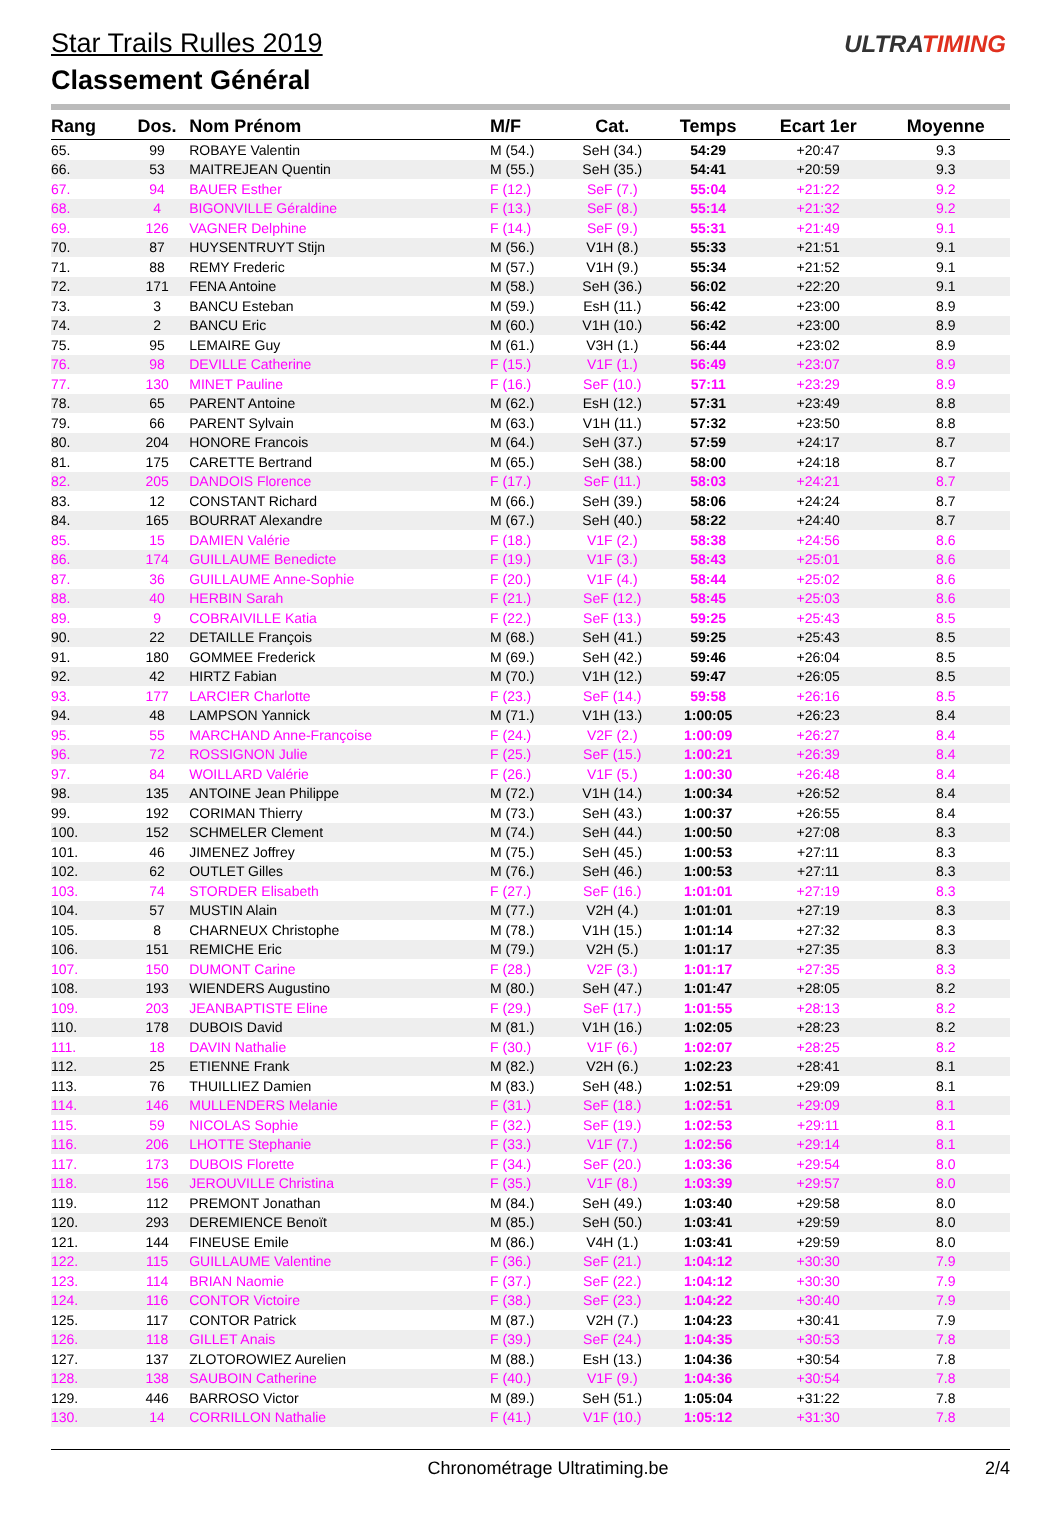Star Trails Rulles 2019
Classement Général
ULTRATIMING
| Rang | Dos. | Nom Prénom | M/F | Cat. | Temps | Ecart 1er | Moyenne |
| --- | --- | --- | --- | --- | --- | --- | --- |
| 65. | 99 | ROBAYE Valentin | M (54.) | SeH (34.) | 54:29 | +20:47 | 9.3 |
| 66. | 53 | MAITREJEAN Quentin | M (55.) | SeH (35.) | 54:41 | +20:59 | 9.3 |
| 67. | 94 | BAUER Esther | F (12.) | SeF (7.) | 55:04 | +21:22 | 9.2 |
| 68. | 4 | BIGONVILLE Géraldine | F (13.) | SeF (8.) | 55:14 | +21:32 | 9.2 |
| 69. | 126 | VAGNER Delphine | F (14.) | SeF (9.) | 55:31 | +21:49 | 9.1 |
| 70. | 87 | HUYSENTRUYT Stijn | M (56.) | V1H (8.) | 55:33 | +21:51 | 9.1 |
| 71. | 88 | REMY Frederic | M (57.) | V1H (9.) | 55:34 | +21:52 | 9.1 |
| 72. | 171 | FENA Antoine | M (58.) | SeH (36.) | 56:02 | +22:20 | 9.1 |
| 73. | 3 | BANCU Esteban | M (59.) | EsH (11.) | 56:42 | +23:00 | 8.9 |
| 74. | 2 | BANCU Eric | M (60.) | V1H (10.) | 56:42 | +23:00 | 8.9 |
| 75. | 95 | LEMAIRE Guy | M (61.) | V3H (1.) | 56:44 | +23:02 | 8.9 |
| 76. | 98 | DEVILLE Catherine | F (15.) | V1F (1.) | 56:49 | +23:07 | 8.9 |
| 77. | 130 | MINET Pauline | F (16.) | SeF (10.) | 57:11 | +23:29 | 8.9 |
| 78. | 65 | PARENT Antoine | M (62.) | EsH (12.) | 57:31 | +23:49 | 8.8 |
| 79. | 66 | PARENT Sylvain | M (63.) | V1H (11.) | 57:32 | +23:50 | 8.8 |
| 80. | 204 | HONORE Francois | M (64.) | SeH (37.) | 57:59 | +24:17 | 8.7 |
| 81. | 175 | CARETTE Bertrand | M (65.) | SeH (38.) | 58:00 | +24:18 | 8.7 |
| 82. | 205 | DANDOIS Florence | F (17.) | SeF (11.) | 58:03 | +24:21 | 8.7 |
| 83. | 12 | CONSTANT Richard | M (66.) | SeH (39.) | 58:06 | +24:24 | 8.7 |
| 84. | 165 | BOURRAT Alexandre | M (67.) | SeH (40.) | 58:22 | +24:40 | 8.7 |
| 85. | 15 | DAMIEN Valérie | F (18.) | V1F (2.) | 58:38 | +24:56 | 8.6 |
| 86. | 174 | GUILLAUME Benedicte | F (19.) | V1F (3.) | 58:43 | +25:01 | 8.6 |
| 87. | 36 | GUILLAUME Anne-Sophie | F (20.) | V1F (4.) | 58:44 | +25:02 | 8.6 |
| 88. | 40 | HERBIN Sarah | F (21.) | SeF (12.) | 58:45 | +25:03 | 8.6 |
| 89. | 9 | COBRAIVILLE Katia | F (22.) | SeF (13.) | 59:25 | +25:43 | 8.5 |
| 90. | 22 | DETAILLE François | M (68.) | SeH (41.) | 59:25 | +25:43 | 8.5 |
| 91. | 180 | GOMMEE Frederick | M (69.) | SeH (42.) | 59:46 | +26:04 | 8.5 |
| 92. | 42 | HIRTZ Fabian | M (70.) | V1H (12.) | 59:47 | +26:05 | 8.5 |
| 93. | 177 | LARCIER Charlotte | F (23.) | SeF (14.) | 59:58 | +26:16 | 8.5 |
| 94. | 48 | LAMPSON Yannick | M (71.) | V1H (13.) | 1:00:05 | +26:23 | 8.4 |
| 95. | 55 | MARCHAND Anne-Françoise | F (24.) | V2F (2.) | 1:00:09 | +26:27 | 8.4 |
| 96. | 72 | ROSSIGNON Julie | F (25.) | SeF (15.) | 1:00:21 | +26:39 | 8.4 |
| 97. | 84 | WOILLARD Valérie | F (26.) | V1F (5.) | 1:00:30 | +26:48 | 8.4 |
| 98. | 135 | ANTOINE Jean Philippe | M (72.) | V1H (14.) | 1:00:34 | +26:52 | 8.4 |
| 99. | 192 | CORIMAN Thierry | M (73.) | SeH (43.) | 1:00:37 | +26:55 | 8.4 |
| 100. | 152 | SCHMELER Clement | M (74.) | SeH (44.) | 1:00:50 | +27:08 | 8.3 |
| 101. | 46 | JIMENEZ Joffrey | M (75.) | SeH (45.) | 1:00:53 | +27:11 | 8.3 |
| 102. | 62 | OUTLET Gilles | M (76.) | SeH (46.) | 1:00:53 | +27:11 | 8.3 |
| 103. | 74 | STORDER Elisabeth | F (27.) | SeF (16.) | 1:01:01 | +27:19 | 8.3 |
| 104. | 57 | MUSTIN Alain | M (77.) | V2H (4.) | 1:01:01 | +27:19 | 8.3 |
| 105. | 8 | CHARNEUX Christophe | M (78.) | V1H (15.) | 1:01:14 | +27:32 | 8.3 |
| 106. | 151 | REMICHE Eric | M (79.) | V2H (5.) | 1:01:17 | +27:35 | 8.3 |
| 107. | 150 | DUMONT Carine | F (28.) | V2F (3.) | 1:01:17 | +27:35 | 8.3 |
| 108. | 193 | WIENDERS Augustino | M (80.) | SeH (47.) | 1:01:47 | +28:05 | 8.2 |
| 109. | 203 | JEANBAPTISTE Eline | F (29.) | SeF (17.) | 1:01:55 | +28:13 | 8.2 |
| 110. | 178 | DUBOIS David | M (81.) | V1H (16.) | 1:02:05 | +28:23 | 8.2 |
| 111. | 18 | DAVIN Nathalie | F (30.) | V1F (6.) | 1:02:07 | +28:25 | 8.2 |
| 112. | 25 | ETIENNE Frank | M (82.) | V2H (6.) | 1:02:23 | +28:41 | 8.1 |
| 113. | 76 | THUILLIEZ Damien | M (83.) | SeH (48.) | 1:02:51 | +29:09 | 8.1 |
| 114. | 146 | MULLENDERS Melanie | F (31.) | SeF (18.) | 1:02:51 | +29:09 | 8.1 |
| 115. | 59 | NICOLAS Sophie | F (32.) | SeF (19.) | 1:02:53 | +29:11 | 8.1 |
| 116. | 206 | LHOTTE Stephanie | F (33.) | V1F (7.) | 1:02:56 | +29:14 | 8.1 |
| 117. | 173 | DUBOIS Florette | F (34.) | SeF (20.) | 1:03:36 | +29:54 | 8.0 |
| 118. | 156 | JEROUVILLE Christina | F (35.) | V1F (8.) | 1:03:39 | +29:57 | 8.0 |
| 119. | 112 | PREMONT Jonathan | M (84.) | SeH (49.) | 1:03:40 | +29:58 | 8.0 |
| 120. | 293 | DEREMIENCE Benoït | M (85.) | SeH (50.) | 1:03:41 | +29:59 | 8.0 |
| 121. | 144 | FINEUSE Emile | M (86.) | V4H (1.) | 1:03:41 | +29:59 | 8.0 |
| 122. | 115 | GUILLAUME Valentine | F (36.) | SeF (21.) | 1:04:12 | +30:30 | 7.9 |
| 123. | 114 | BRIAN Naomie | F (37.) | SeF (22.) | 1:04:12 | +30:30 | 7.9 |
| 124. | 116 | CONTOR Victoire | F (38.) | SeF (23.) | 1:04:22 | +30:40 | 7.9 |
| 125. | 117 | CONTOR Patrick | M (87.) | V2H (7.) | 1:04:23 | +30:41 | 7.9 |
| 126. | 118 | GILLET Anais | F (39.) | SeF (24.) | 1:04:35 | +30:53 | 7.8 |
| 127. | 137 | ZLOTOROWIEZ Aurelien | M (88.) | EsH (13.) | 1:04:36 | +30:54 | 7.8 |
| 128. | 138 | SAUBOIN Catherine | F (40.) | V1F (9.) | 1:04:36 | +30:54 | 7.8 |
| 129. | 446 | BARROSO Victor | M (89.) | SeH (51.) | 1:05:04 | +31:22 | 7.8 |
| 130. | 14 | CORRILLON Nathalie | F (41.) | V1F (10.) | 1:05:12 | +31:30 | 7.8 |
Chronométrage Ultratiming.be 2/4